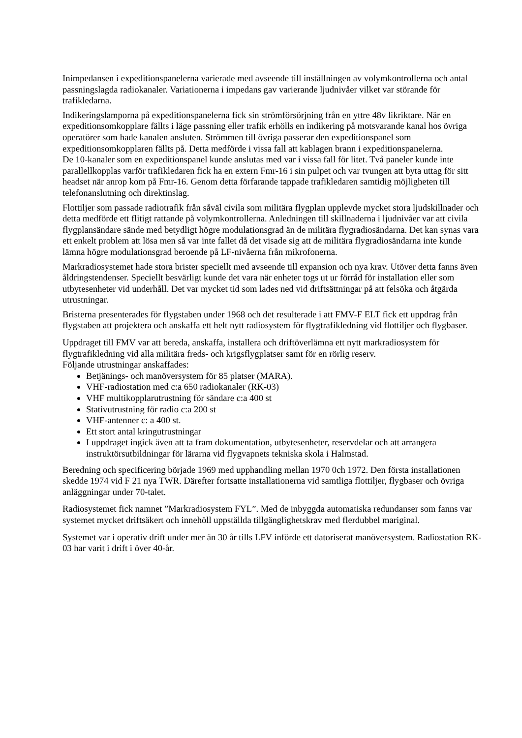Inimpedansen i expeditionspanelerna varierade med avseende till inställningen av volymkontrollerna och antal passningslagda radiokanaler. Variationerna i impedans gav varierande ljudnivåer vilket var störande för trafikledarna.
Indikeringslamporna på expeditionspanelerna fick sin strömförsörjning från en yttre 48v likriktare. När en expeditionsomkopplare fällts i läge passning eller trafik erhölls en indikering på motsvarande kanal hos övriga operatörer som hade kanalen ansluten. Strömmen till övriga passerar den expeditionspanel som expeditionsomkopplaren fällts på. Detta medförde i vissa fall att kablagen brann i expeditionspanelerna.
De 10-kanaler som en expeditionspanel kunde anslutas med var i vissa fall för litet. Två paneler kunde inte parallellkopplas varför trafikledaren fick ha en extern Fmr-16 i sin pulpet och var tvungen att byta uttag för sitt headset när anrop kom på Fmr-16. Genom detta förfarande tappade trafikledaren samtidig möjligheten till telefonanslutning och direktinslag.
Flottiljer som passade radiotrafik från såväl civila som militära flygplan upplevde mycket stora ljudskillnader och detta medförde ett flitigt rattande på volymkontrollerna. Anledningen till skillnaderna i ljudnivåer var att civila flygplansändare sände med betydligt högre modulationsgrad än de militära flygradiosändarna. Det kan synas vara ett enkelt problem att lösa men så var inte fallet då det visade sig att de militära flygradiosändarna inte kunde lämna högre modulationsgrad beroende på LF-nivåerna från mikrofonerna.
Markradiosystemet hade stora brister speciellt med avseende till expansion och nya krav. Utöver detta fanns även åldringstendenser. Speciellt besvärligt kunde det vara när enheter togs ut ur förråd för installation eller som utbytesenheter vid underhåll. Det var mycket tid som lades ned vid driftsättningar på att felsöka och åtgärda utrustningar.
Bristerna presenterades för flygstaben under 1968 och det resulterade i att FMV-F ELT fick ett uppdrag från flygstaben att projektera och anskaffa ett helt nytt radiosystem för flygtrafikledning vid flottiljer och flygbaser.
Uppdraget till FMV var att bereda, anskaffa, installera och driftöverlämna ett nytt markradiosystem för flygtrafikledning vid alla militära freds- och krigsflygplatser samt för en rörlig reserv.
Följande utrustningar anskaffades:
Betjänings- och manöversystem för 85 platser (MARA).
VHF-radiostation med c:a 650 radiokanaler (RK-03)
VHF multikopplarutrustning för sändare c:a 400 st
Stativutrustning för radio c:a 200 st
VHF-antenner c: a 400 st.
Ett stort antal kringutrustningar
I uppdraget ingick även att ta fram dokumentation, utbytesenheter, reservdelar och att arrangera instruktörsutbildningar för lärarna vid flygvapnets tekniska skola i Halmstad.
Beredning och specificering började 1969 med upphandling mellan 1970 0ch 1972. Den första installationen skedde 1974 vid F 21 nya TWR. Därefter fortsatte installationerna vid samtliga flottiljer, flygbaser och övriga anläggningar under 70-talet.
Radiosystemet fick namnet ”Markradiosystem FYL”. Med de inbyggda automatiska redundanser som fanns var systemet mycket driftsäkert och innehöll uppställda tillgänglighetskrav med flerdubbel mariginal.
Systemet var i operativ drift under mer än 30 år tills LFV införde ett datoriserat manöversystem. Radiostation RK-03 har varit i drift i över 40-år.